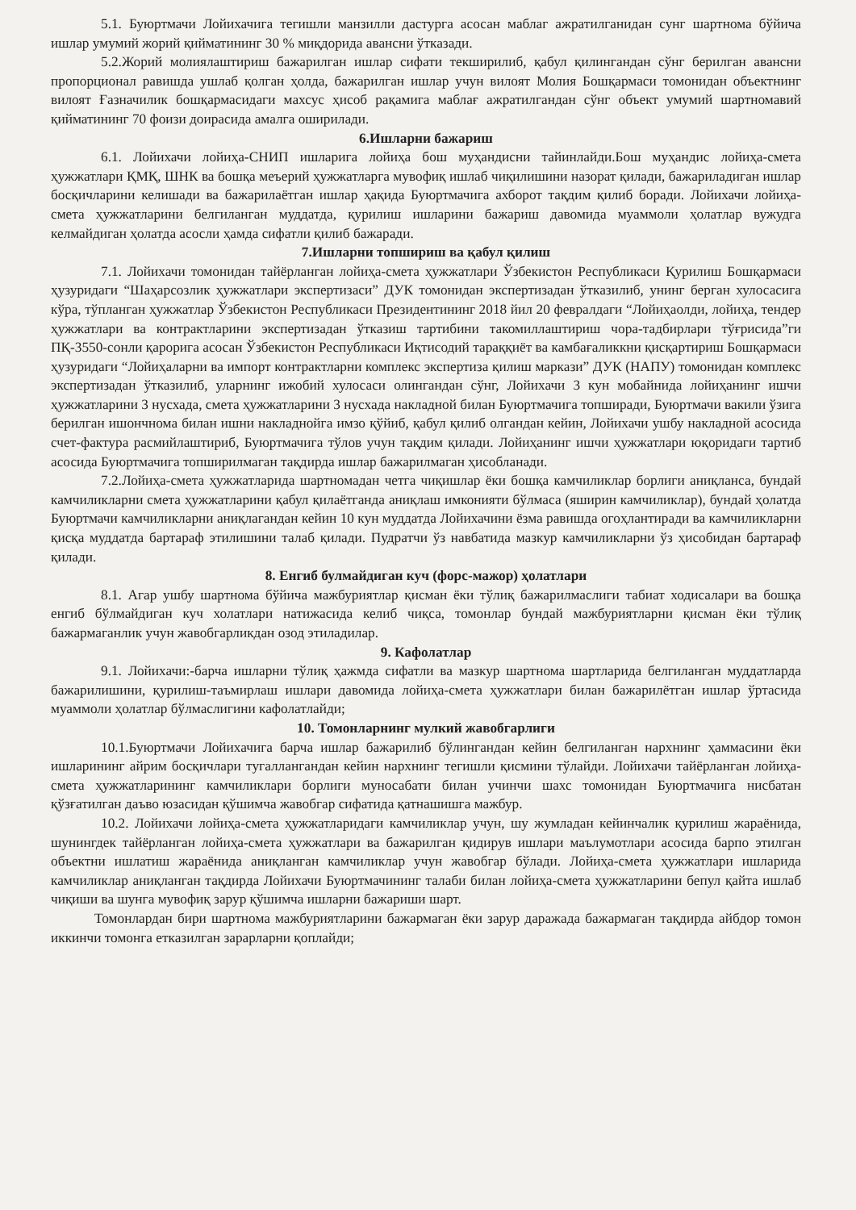5.1. Буюртмачи Лойихачига тегишли манзилли дастурга асосан маблаг ажратилганидан сунг шартнома бўйича ишлар умумий жорий қийматининг 30 % миқдорида авансни ўтказади.
5.2.Жорий молиялаштириш бажарилган ишлар сифати текширилиб, қабул қилингандан сўнг берилган авансни пропорционал равишда ушлаб қолган ҳолда, бажарилган ишлар учун вилоят Молия Бошқармаси томонидан объектнинг вилоят Ғазначилик бошқармасидаги махсус ҳисоб рақамига маблағ ажратилгандан сўнг объект умумий шартномавий қийматининг 70 фоизи доирасида амалга оширилади.
6.Ишларни бажариш
6.1. Лойихачи лойиҳа-СНИП ишларига лойиҳа бош муҳандисни тайинлайди.Бош муҳандис лойиҳа-смета ҳужжатлари ҚМҚ, ШНК ва бошқа меъерий ҳужжатларга мувофиқ ишлаб чиқилишини назорат қилади, бажариладиган ишлар босқичларини келишади ва бажарилаётган ишлар ҳақида Буюртмачига ахборот тақдим қилиб боради. Лойихачи лойиҳа-смета ҳужжатларини белгиланган муддатда, қурилиш ишларини бажариш давомида муаммоли ҳолатлар вужудга келмайдиган ҳолатда асосли ҳамда сифатли қилиб бажаради.
7.Ишларни топшириш ва қабул қилиш
7.1. Лойихачи томонидан тайёрланган лойиҳа-смета ҳужжатлари Ўзбекистон Республикаси Қурилиш Бошқармаси ҳузуридаги “Шаҳарсозлик ҳужжатлари экспертизаси” ДУК томонидан экспертизадан ўтказилиб, унинг берган хулосасига кўра, тўпланган ҳужжатлар Ўзбекистон Республикаси Президентининг 2018 йил 20 февралдаги “Лойиҳаолди, лойиҳа, тендер ҳужжатлари ва контрактларини экспертизадан ўтказиш тартибини такомиллаштириш чора-тадбирлари тўғрисида”ги ПҚ-3550-сонли қарорига асосан Ўзбекистон Республикаси Иқтисодий тараққиёт ва камбағаликкни қисқартириш Бошқармаси ҳузуридаги “Лойиҳаларни ва импорт контрактларни комплекс экспертиза қилиш маркази” ДУК (НАПУ) томонидан комплекс экспертизадан ўтказилиб, уларнинг ижобий хулосаси олингандан сўнг, Лойихачи 3 кун мобайнида лойиҳанинг ишчи ҳужжатларини 3 нусхада, смета ҳужжатларини 3 нусхада накладной билан Буюртмачига топширади, Буюртмачи вакили ўзига берилган ишончнома билан ишни накладнойга имзо қўйиб, қабул қилиб олгандан кейин, Лойихачи ушбу накладной асосида счет-фактура расмийлаштириб, Буюртмачига тўлов учун тақдим қилади. Лойиҳанинг ишчи ҳужжатлари юқоридаги тартиб асосида Буюртмачига топширилмаган тақдирда ишлар бажарилмаган ҳисобланади.
7.2.Лойиҳа-смета ҳужжатларида шартномадан четга чиқишлар ёки бошқа камчиликлар борлиги аниқланса, бундай камчиликларни смета ҳужжатларини қабул қилаётганда аниқлаш имконияти бўлмаса (яширин камчиликлар), бундай ҳолатда Буюртмачи камчиликларни аниқлагандан кейин 10 кун муддатда Лойихачини ёзма равишда огоҳлантиради ва камчиликларни қисқа муддатда бартараф этилишини талаб қилади. Пудратчи ўз навбатида мазкур камчиликларни ўз ҳисобидан бартараф қилади.
8. Енгиб булмайдиган куч (форс-мажор) ҳолатлари
8.1. Агар ушбу шартнома бўйича мажбуриятлар қисман ёки тўлиқ бажарилмаслиги табиат ходисалари ва бошқа енгиб бўлмайдиган куч холатлари натижасида келиб чиқса, томонлар бундай мажбуриятларни қисман ёки тўлиқ бажармаганлик учун жавобгарликдан озод этиладилар.
9. Кафолатлар
9.1. Лойихачи:-барча ишларни тўлиқ ҳажмда сифатли ва мазкур шартнома шартларида белгиланган муддатларда бажарилишини, қурилиш-таъмирлаш ишлари давомида лойиҳа-смета ҳужжатлари билан бажарилётган ишлар ўртасида муаммоли ҳолатлар бўлмаслигини кафолатлайди;
10. Томонларнинг мулкий жавобгарлиги
10.1.Буюртмачи Лойихачига барча ишлар бажарилиб бўлингандан кейин белгиланган нархнинг ҳаммасини ёки ишларининг айрим босқичлари тугаллангандан кейин нархнинг тегишли қисмини тўлайди. Лойихачи тайёрланган лойиҳа-смета ҳужжатларининг камчиликлари борлиги муносабати билан учинчи шахс томонидан Буюртмачига нисбатан қўзғатилган даъво юзасидан қўшимча жавобгар сифатида қатнашишга мажбур.
10.2. Лойихачи лойиҳа-смета ҳужжатларидаги камчиликлар учун, шу жумладан кейинчалик қурилиш жараёнида, шунингдек тайёрланган лойиҳа-смета ҳужжатлари ва бажарилган қидирув ишлари маълумотлари асосида барпо этилган объектни ишлатиш жараёнида аниқланган камчиликлар учун жавобгар бўлади. Лойиҳа-смета ҳужжатлари ишларида камчиликлар аниқланган тақдирда Лойихачи Буюртмачининг талаби билан лойиҳа-смета ҳужжатларини бепул қайта ишлаб чиқиши ва шунга мувофиқ зарур қўшимча ишларни бажариши шарт.
Томонлардан бири шартнома мажбуриятларини бажармаган ёки зарур даражада бажармаган тақдирда айбдор томон иккинчи томонга етказилган зарарларни қоплайди;